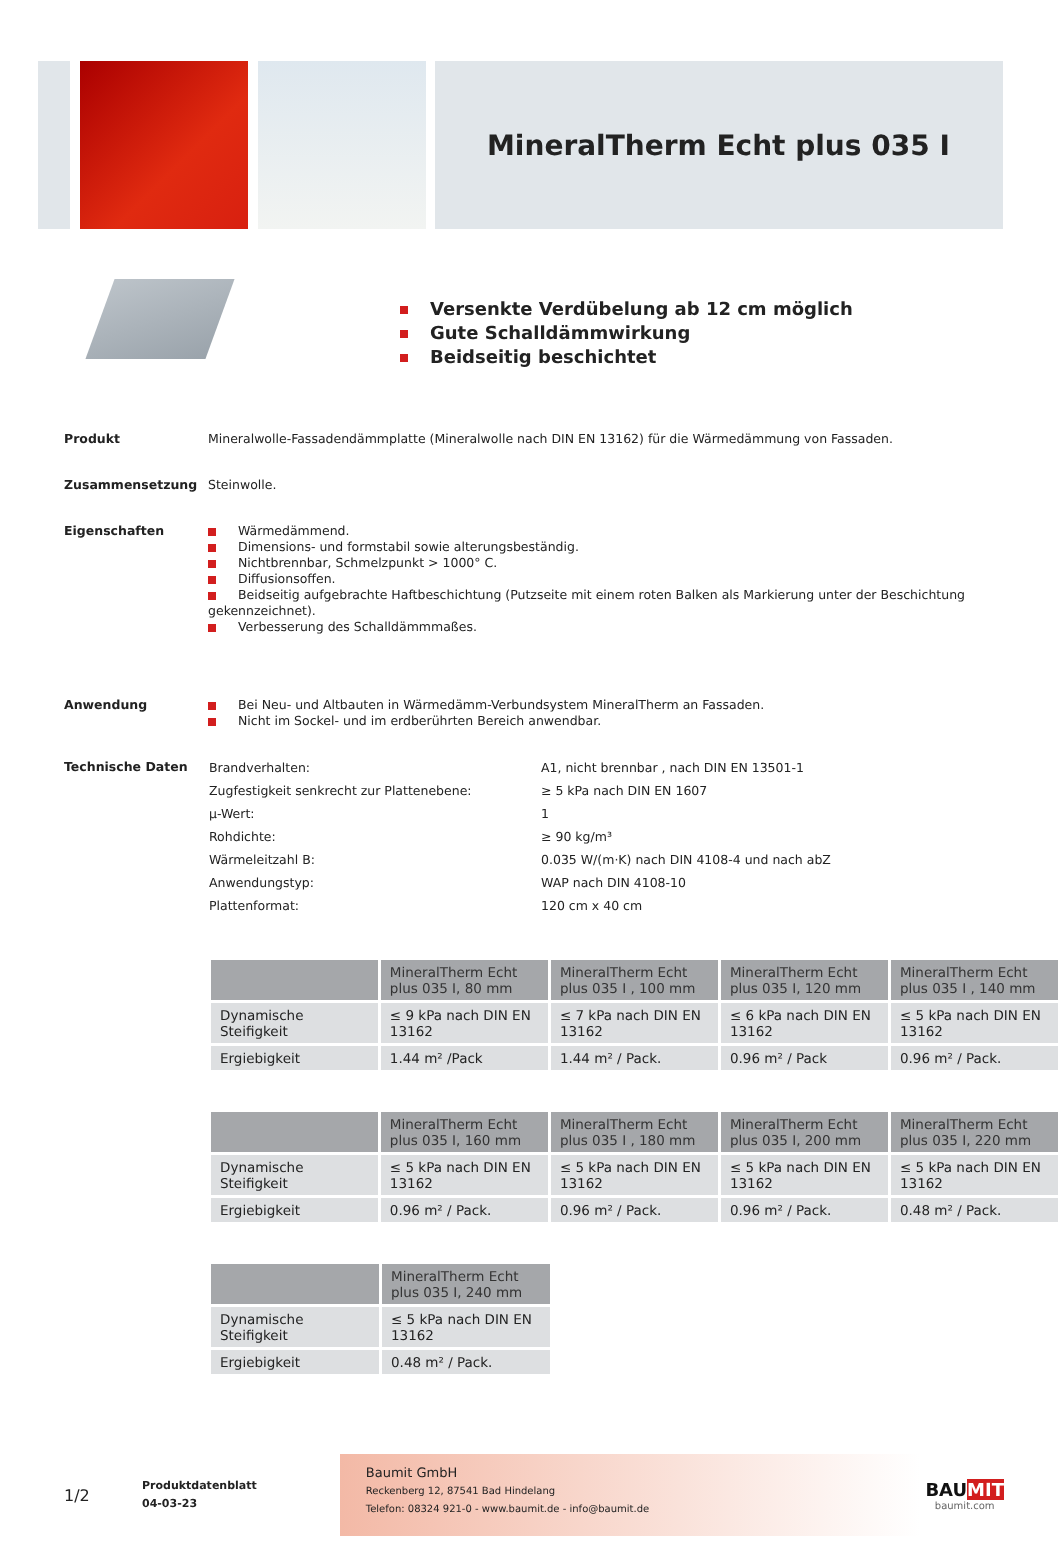MineralTherm Echt plus 035 I
Versenkte Verdübelung ab 12 cm möglich
Gute Schalldämmwirkung
Beidseitig beschichtet
Produkt
Mineralwolle-Fassadendämmplatte (Mineralwolle nach DIN EN 13162) für die Wärmedämmung von Fassaden.
Zusammensetzung
Steinwolle.
Eigenschaften
Wärmedämmend.
Dimensions- und formstabil sowie alterungsbeständig.
Nichtbrennbar, Schmelzpunkt > 1000° C.
Diffusionsoffen.
Beidseitig aufgebrachte Haftbeschichtung (Putzseite mit einem roten Balken als Markierung unter der Beschichtung gekennzeichnet).
Verbesserung des Schalldämmmaßes.
Anwendung
Bei Neu- und Altbauten in Wärmedämm-Verbundsystem MineralTherm an Fassaden.
Nicht im Sockel- und im erdberührten Bereich anwendbar.
Technische Daten
| Brandverhalten: | A1, nicht brennbar , nach DIN EN 13501-1 |
| Zugfestigkeit senkrecht zur Plattenebene: | ≥ 5 kPa nach DIN EN 1607 |
| µ-Wert: | 1 |
| Rohdichte: | ≥ 90 kg/m³ |
| Wärmeleitzahl B: | 0.035 W/(m·K) nach DIN 4108-4 und nach abZ |
| Anwendungstyp: | WAP nach DIN 4108-10 |
| Plattenformat: | 120 cm x 40 cm |
| | MineralTherm Echt plus 035 I, 80 mm | MineralTherm Echt plus 035 I , 100 mm | MineralTherm Echt plus 035 I, 120 mm | MineralTherm Echt plus 035 I , 140 mm |
| --- | --- | --- | --- | --- |
| Dynamische Steifigkeit | ≤ 9 kPa nach DIN EN 13162 | ≤ 7 kPa nach DIN EN 13162 | ≤ 6 kPa nach DIN EN 13162 | ≤ 5 kPa nach DIN EN 13162 |
| Ergiebigkeit | 1.44 m² /Pack | 1.44 m² / Pack. | 0.96 m² / Pack | 0.96 m² / Pack. |
| | MineralTherm Echt plus 035 I, 160 mm | MineralTherm Echt plus 035 I , 180 mm | MineralTherm Echt plus 035 I, 200 mm | MineralTherm Echt plus 035 I, 220 mm |
| --- | --- | --- | --- | --- |
| Dynamische Steifigkeit | ≤ 5 kPa nach DIN EN 13162 | ≤ 5 kPa nach DIN EN 13162 | ≤ 5 kPa nach DIN EN 13162 | ≤ 5 kPa nach DIN EN 13162 |
| Ergiebigkeit | 0.96 m² / Pack. | 0.96 m² / Pack. | 0.96 m² / Pack. | 0.48 m² / Pack. |
| | MineralTherm Echt plus 035 I, 240 mm |
| --- | --- |
| Dynamische Steifigkeit | ≤ 5 kPa nach DIN EN 13162 |
| Ergiebigkeit | 0.48 m² / Pack. |
1/2
Produktdatenblatt
04-03-23
Baumit GmbH
Reckenberg 12, 87541 Bad Hindelang
Telefon: 08324 921-0 - www.baumit.de - info@baumit.de
BAUMIT
baumit.com